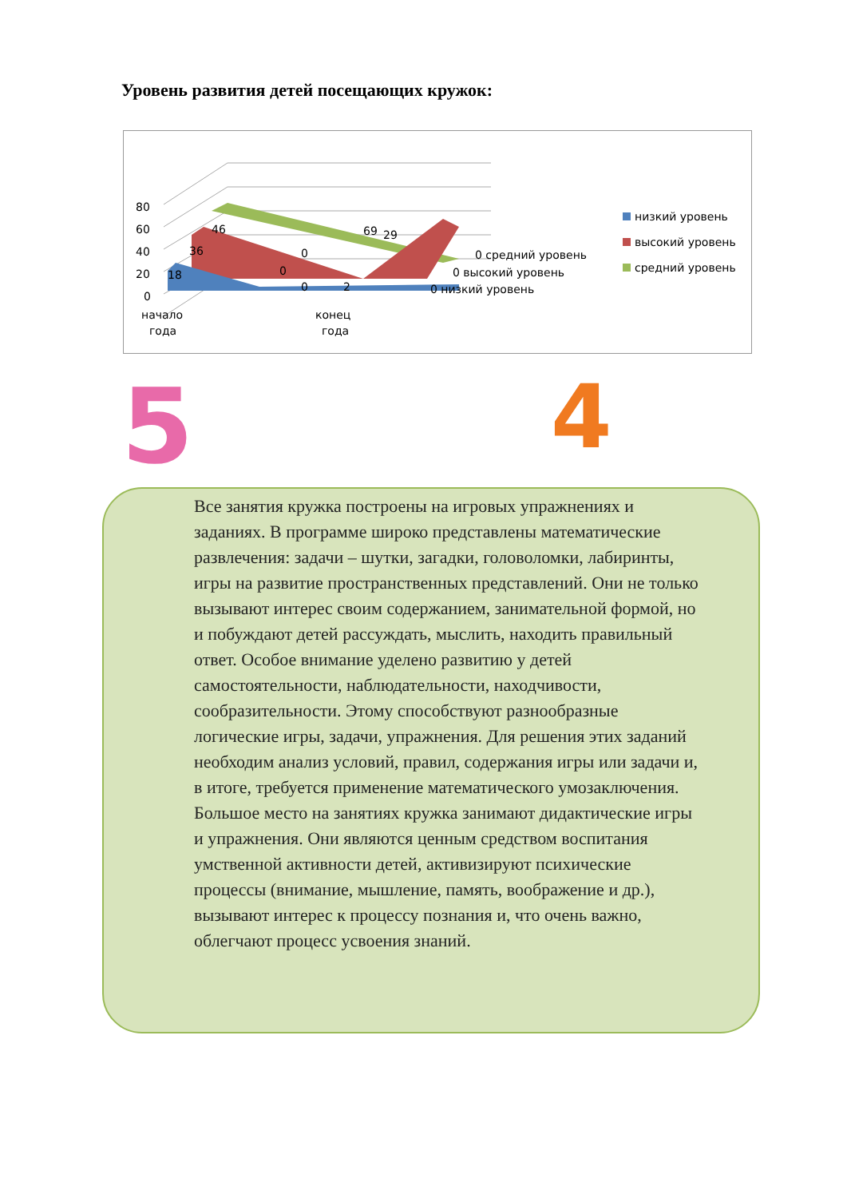Уровень развития детей посещающих кружок:
80
60
40
20
0
18
36
46
0
0
0
69
29
2
0 средний уровень
0 высокий уровень
0 низкий уровень
начало
года
конец
года
низкий уровень
высокий уровень
средний уровень
5 4
Все занятия кружка построены на игровых упражнениях и заданиях. В программе широко представлены математические развлечения: задачи – шутки, загадки, головоломки, лабиринты, игры на развитие пространственных представлений. Они не только вызывают интерес своим содержанием, занимательной формой, но и побуждают детей рассуждать, мыслить, находить правильный ответ. Особое внимание уделено развитию у детей самостоятельности, наблюдательности, находчивости, сообразительности. Этому способствуют разнообразные логические игры, задачи, упражнения. Для решения этих заданий необходим анализ условий, правил, содержания игры или задачи и, в итоге, требуется применение математического умозаключения.
Большое место на занятиях кружка занимают дидактические игры и упражнения. Они являются ценным средством воспитания умственной активности детей, активизируют психические процессы (внимание, мышление, память, воображение и др.), вызывают интерес к процессу познания и, что очень важно, облегчают процесс усвоения знаний.